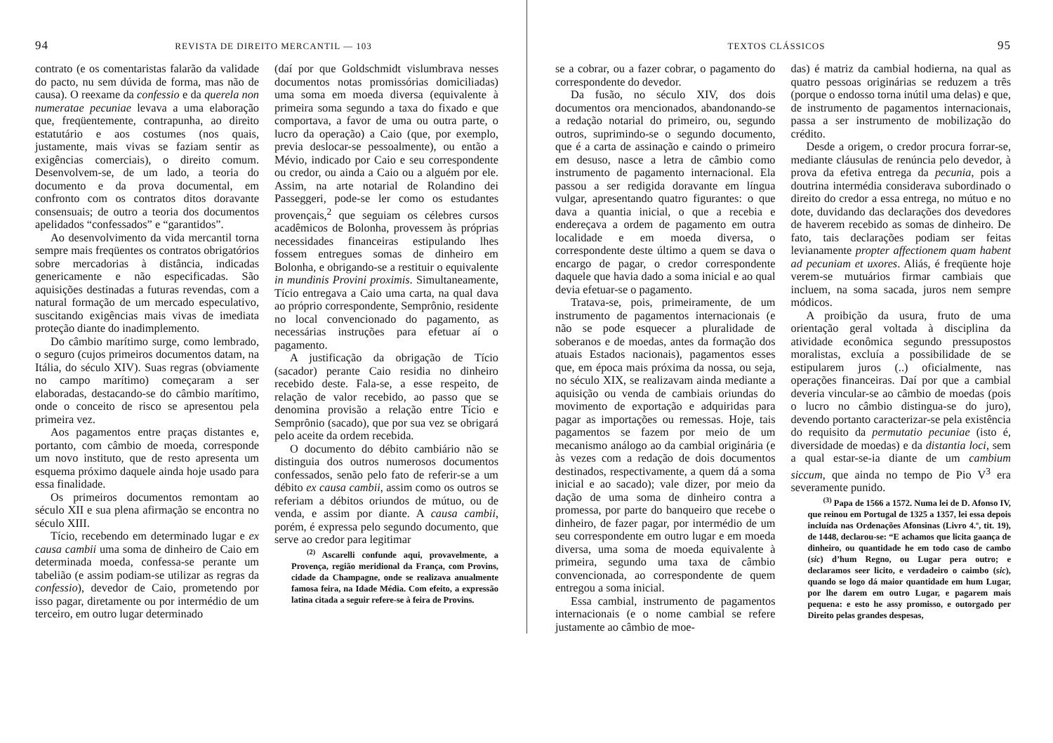94 REVISTA DE DIREITO MERCANTIL — 103
contrato (e os comentaristas falarão da validade do pacto, nu sem dúvida de forma, mas não de causa). O reexame da confessio e da querela non numeratae pecuniae levava a uma elaboração que, freqüentemente, contrapunha, ao direito estatutário e aos costumes (nos quais, justamente, mais vivas se faziam sentir as exigências comerciais), o direito comum. Desenvolvem-se, de um lado, a teoria do documento e da prova documental, em confronto com os contratos ditos doravante consensuais; de outro a teoria dos documentos apelidados “confessados” e “garantidos”.
Ao desenvolvimento da vida mercantil torna sempre mais freqüentes os contratos obrigatórios sobre mercadorias à distância, indicadas genericamente e não especificadas. São aquisições destinadas a futuras revendas, com a natural formação de um mercado especulativo, suscitando exigências mais vivas de imediata proteção diante do inadimplemento.
Do câmbio marítimo surge, como lembrado, o seguro (cujos primeiros documentos datam, na Itália, do século XIV). Suas regras (obviamente no campo marítimo) começaram a ser elaboradas, destacando-se do câmbio marítimo, onde o conceito de risco se apresentou pela primeira vez.
Aos pagamentos entre praças distantes e, portanto, com câmbio de moeda, corresponde um novo instituto, que de resto apresenta um esquema próximo daquele ainda hoje usado para essa finalidade.
Os primeiros documentos remontam ao século XII e sua plena afirmação se encontra no século XIII.
Tício, recebendo em determinado lugar e ex causa cambii uma soma de dinheiro de Caio em determinada moeda, confessa-se perante um tabelião (e assim podiam-se utilizar as regras da confessio), devedor de Caio, prometendo por isso pagar, diretamente ou por intermédio de um terceiro, em outro lugar determinado
(daí por que Goldschmidt vislumbrava nesses documentos notas promissórias domiciliadas) uma soma em moeda diversa (equivalente à primeira soma segundo a taxa do fixado e que comportava, a favor de uma ou outra parte, o lucro da operação) a Caio (que, por exemplo, previa deslocar-se pessoalmente), ou então a Mévio, indicado por Caio e seu correspondente ou credor, ou ainda a Caio ou a alguém por ele. Assim, na arte notarial de Rolandino dei Passeggeri, pode-se ler como os estudantes provençais,<sup>2</sup> que seguiam os célebres cursos acadêmicos de Bolonha, provessem às próprias necessidades financeiras estipulando lhes fossem entregues somas de dinheiro em Bolonha, e obrigando-se a restituir o equivalente in mundinis Provini proximis. Simultaneamente, Tício entregava a Caio uma carta, na qual dava ao próprio correspondente, Semprônio, residente no local convencionado do pagamento, as necessárias instruções para efetuar aí o pagamento.
A justificação da obrigação de Tício (sacador) perante Caio residia no dinheiro recebido deste. Fala-se, a esse respeito, de relação de valor recebido, ao passo que se denomina provisão a relação entre Tício e Semprônio (sacado), que por sua vez se obrigará pelo aceite da ordem recebida.
O documento do débito cambiário não se distinguia dos outros numerosos documentos confessados, senão pelo fato de referir-se a um débito ex causa cambii, assim como os outros se referiam a débitos oriundos de mútuo, ou de venda, e assim por diante. A causa cambii, porém, é expressa pelo segundo documento, que serve ao credor para legitimar
<sup>(2)</sup> Ascarelli confunde aqui, provavelmente, a Provença, região meridional da França, com Provins, cidade da Champagne, onde se realizava anualmente famosa feira, na Idade Média. Com efeito, a expressão latina citada a seguir refere-se à feira de Provins.
TEXTOS CLÁSSICOS 95
se a cobrar, ou a fazer cobrar, o pagamento do correspondente do devedor.
Da fusão, no século XIV, dos dois documentos ora mencionados, abandonando-se a redação notarial do primeiro, ou, segundo outros, suprimindo-se o segundo documento, que é a carta de assinação e caindo o primeiro em desuso, nasce a letra de câmbio como instrumento de pagamento internacional. Ela passou a ser redigida doravante em língua vulgar, apresentando quatro figurantes: o que dava a quantia inicial, o que a recebia e endereçava a ordem de pagamento em outra localidade e em moeda diversa, o correspondente deste último a quem se dava o encargo de pagar, o credor correspondente daquele que havia dado a soma inicial e ao qual devia efetuar-se o pagamento.
Tratava-se, pois, primeiramente, de um instrumento de pagamentos internacionais (e não se pode esquecer a pluralidade de soberanos e de moedas, antes da formação dos atuais Estados nacionais), pagamentos esses que, em época mais próxima da nossa, ou seja, no século XIX, se realizavam ainda mediante a aquisição ou venda de cambiais oriundas do movimento de exportação e adquiridas para pagar as importações ou remessas. Hoje, tais pagamentos se fazem por meio de um mecanismo análogo ao da cambial originária (e às vezes com a redação de dois documentos destinados, respectivamente, a quem dá a soma inicial e ao sacado); vale dizer, por meio da dação de uma soma de dinheiro contra a promessa, por parte do banqueiro que recebe o dinheiro, de fazer pagar, por intermédio de um seu correspondente em outro lugar e em moeda diversa, uma soma de moeda equivalente à primeira, segundo uma taxa de câmbio convencionada, ao correspondente de quem entregou a soma inicial.
Essa cambial, instrumento de pagamentos internacionais (e o nome cambial se refere justamente ao câmbio de moe-
das) é matriz da cambial hodierna, na qual as quatro pessoas originárias se reduzem a três (porque o endosso torna inútil uma delas) e que, de instrumento de pagamentos internacionais, passa a ser instrumento de mobilização do crédito.
Desde a origem, o credor procura forrar-se, mediante cláusulas de renúncia pelo devedor, à prova da efetiva entrega da pecunia, pois a doutrina intermédia considerava subordinado o direito do credor a essa entrega, no mútuo e no dote, duvidando das declarações dos devedores de haverem recebido as somas de dinheiro. De fato, tais declarações podiam ser feitas levianamente propter affectionem quam habent ad pecuniam et uxores. Aliás, é freqüente hoje verem-se mutuários firmar cambiais que incluem, na soma sacada, juros nem sempre módicos.
A proibição da usura, fruto de uma orientação geral voltada à disciplina da atividade econômica segundo pressupostos moralistas, excluía a possibilidade de se estipularem juros (..) oficialmente, nas operações financeiras. Daí por que a cambial deveria vincular-se ao câmbio de moedas (pois o lucro no câmbio distingua-se do juro), devendo portanto caracterizar-se pela existência do requisito da permutatio pecuniae (isto é, diversidade de moedas) e da distantia loci, sem a qual estar-se-ia diante de um cambium siccum, que ainda no tempo de Pio V<sup>3</sup> era severamente punido.
<sup>(3)</sup> Papa de 1566 a 1572. Numa lei de D. Afonso IV, que reinou em Portugal de 1325 a 1357, lei essa depois incluída nas Ordenações Afonsinas (Livro 4.º, tit. 19), de 1448, declarou-se: “E achamos que licita gaança de dinheiro, ou quantidade he em todo caso de cambo (sic) d’hum Regno, ou Lugar pera outro; e declaramos seer licito, e verdadeiro o caimbo (sic), quando se logo dá maior quantidade em hum Lugar, por lhe darem em outro Lugar, e pagarem mais pequena: e esto he assy promisso, e outorgado per Direito pelas grandes despesas,